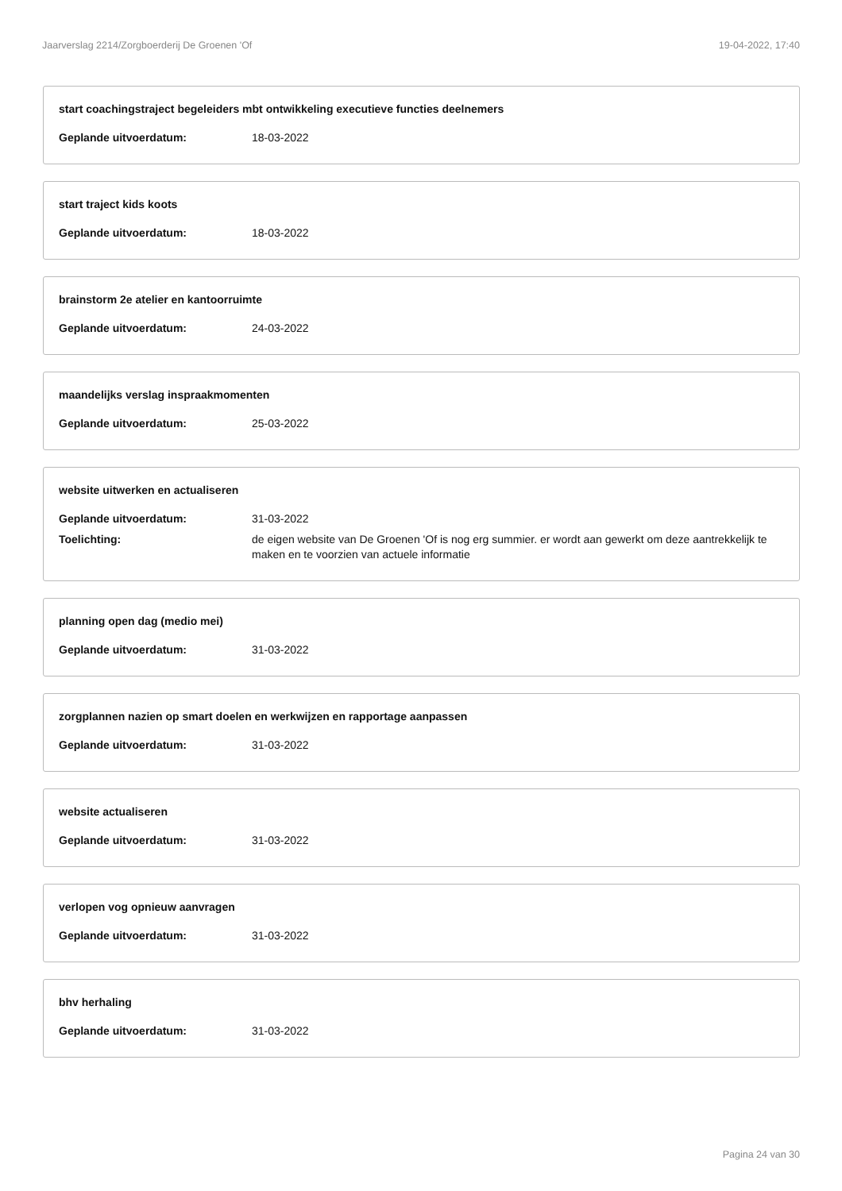Jaarverslag 2214/Zorgboerderij De Groenen 'Of 19-04-2022, 17:40
start coachingstraject begeleiders mbt ontwikkeling executieve functies deelnemers
Geplande uitvoerdatum: 18-03-2022
start traject kids koots
Geplande uitvoerdatum: 18-03-2022
brainstorm 2e atelier en kantoorruimte
Geplande uitvoerdatum: 24-03-2022
maandelijks verslag inspraakmomenten
Geplande uitvoerdatum: 25-03-2022
website uitwerken en actualiseren
Geplande uitvoerdatum: 31-03-2022
Toelichting: de eigen website van De Groenen 'Of is nog erg summier. er wordt aan gewerkt om deze aantrekkelijk te maken en te voorzien van actuele informatie
planning open dag (medio mei)
Geplande uitvoerdatum: 31-03-2022
zorgplannen nazien op smart doelen en werkwijzen en rapportage aanpassen
Geplande uitvoerdatum: 31-03-2022
website actualiseren
Geplande uitvoerdatum: 31-03-2022
verlopen vog opnieuw aanvragen
Geplande uitvoerdatum: 31-03-2022
bhv herhaling
Geplande uitvoerdatum: 31-03-2022
Pagina 24 van 30